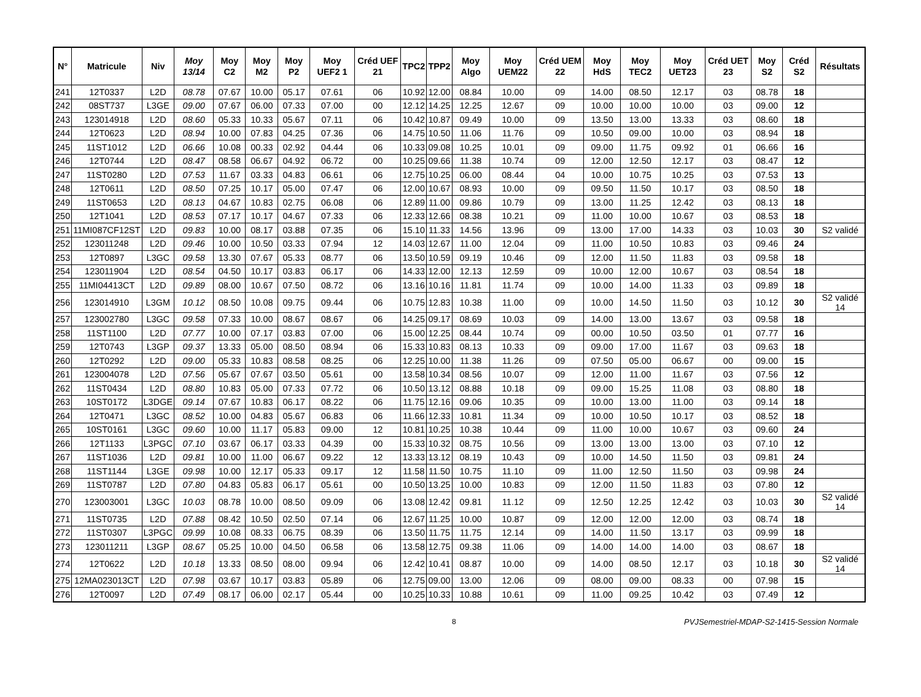| N° | Matricule | Niv | Moy 13/14 | Moy C2 | Moy M2 | Moy P2 | Moy UEF2 1 | Créd UEF 21 | TPC2 | TPP2 | Moy Algo | Moy UEM22 | Créd UEM 22 | Moy HdS | Moy TEC2 | Moy UET23 | Créd UET 23 | Moy S2 | Créd S2 | Résultats |
| --- | --- | --- | --- | --- | --- | --- | --- | --- | --- | --- | --- | --- | --- | --- | --- | --- | --- | --- | --- | --- |
| 241 | 12T0337 | L2D | 08.78 | 07.67 | 10.00 | 05.17 | 07.61 | 06 | 10.92 | 12.00 | 08.84 | 10.00 | 09 | 14.00 | 08.50 | 12.17 | 03 | 08.78 | 18 | |
| 242 | 08ST737 | L3GE | 09.00 | 07.67 | 06.00 | 07.33 | 07.00 | 00 | 12.12 | 14.25 | 12.25 | 12.67 | 09 | 10.00 | 10.00 | 10.00 | 03 | 09.00 | 12 | |
| 243 | 123014918 | L2D | 08.60 | 05.33 | 10.33 | 05.67 | 07.11 | 06 | 10.42 | 10.87 | 09.49 | 10.00 | 09 | 13.50 | 13.00 | 13.33 | 03 | 08.60 | 18 | |
| 244 | 12T0623 | L2D | 08.94 | 10.00 | 07.83 | 04.25 | 07.36 | 06 | 14.75 | 10.50 | 11.06 | 11.76 | 09 | 10.50 | 09.00 | 10.00 | 03 | 08.94 | 18 | |
| 245 | 11ST1012 | L2D | 06.66 | 10.08 | 00.33 | 02.92 | 04.44 | 06 | 10.33 | 09.08 | 10.25 | 10.01 | 09 | 09.00 | 11.75 | 09.92 | 01 | 06.66 | 16 | |
| 246 | 12T0744 | L2D | 08.47 | 08.58 | 06.67 | 04.92 | 06.72 | 00 | 10.25 | 09.66 | 11.38 | 10.74 | 09 | 12.00 | 12.50 | 12.17 | 03 | 08.47 | 12 | |
| 247 | 11ST0280 | L2D | 07.53 | 11.67 | 03.33 | 04.83 | 06.61 | 06 | 12.75 | 10.25 | 06.00 | 08.44 | 04 | 10.00 | 10.75 | 10.25 | 03 | 07.53 | 13 | |
| 248 | 12T0611 | L2D | 08.50 | 07.25 | 10.17 | 05.00 | 07.47 | 06 | 12.00 | 10.67 | 08.93 | 10.00 | 09 | 09.50 | 11.50 | 10.17 | 03 | 08.50 | 18 | |
| 249 | 11ST0653 | L2D | 08.13 | 04.67 | 10.83 | 02.75 | 06.08 | 06 | 12.89 | 11.00 | 09.86 | 10.79 | 09 | 13.00 | 11.25 | 12.42 | 03 | 08.13 | 18 | |
| 250 | 12T1041 | L2D | 08.53 | 07.17 | 10.17 | 04.67 | 07.33 | 06 | 12.33 | 12.66 | 08.38 | 10.21 | 09 | 11.00 | 10.00 | 10.67 | 03 | 08.53 | 18 | |
| 251 | 11MI087CF12ST | L2D | 09.83 | 10.00 | 08.17 | 03.88 | 07.35 | 06 | 15.10 | 11.33 | 14.56 | 13.96 | 09 | 13.00 | 17.00 | 14.33 | 03 | 10.03 | 30 | S2 validé |
| 252 | 123011248 | L2D | 09.46 | 10.00 | 10.50 | 03.33 | 07.94 | 12 | 14.03 | 12.67 | 11.00 | 12.04 | 09 | 11.00 | 10.50 | 10.83 | 03 | 09.46 | 24 | |
| 253 | 12T0897 | L3GC | 09.58 | 13.30 | 07.67 | 05.33 | 08.77 | 06 | 13.50 | 10.59 | 09.19 | 10.46 | 09 | 12.00 | 11.50 | 11.83 | 03 | 09.58 | 18 | |
| 254 | 123011904 | L2D | 08.54 | 04.50 | 10.17 | 03.83 | 06.17 | 06 | 14.33 | 12.00 | 12.13 | 12.59 | 09 | 10.00 | 12.00 | 10.67 | 03 | 08.54 | 18 | |
| 255 | 11MI04413CT | L2D | 09.89 | 08.00 | 10.67 | 07.50 | 08.72 | 06 | 13.16 | 10.16 | 11.81 | 11.74 | 09 | 10.00 | 14.00 | 11.33 | 03 | 09.89 | 18 | |
| 256 | 123014910 | L3GM | 10.12 | 08.50 | 10.08 | 09.75 | 09.44 | 06 | 10.75 | 12.83 | 10.38 | 11.00 | 09 | 10.00 | 14.50 | 11.50 | 03 | 10.12 | 30 | S2 validé 14 |
| 257 | 123002780 | L3GC | 09.58 | 07.33 | 10.00 | 08.67 | 08.67 | 06 | 14.25 | 09.17 | 08.69 | 10.03 | 09 | 14.00 | 13.00 | 13.67 | 03 | 09.58 | 18 | |
| 258 | 11ST1100 | L2D | 07.77 | 10.00 | 07.17 | 03.83 | 07.00 | 06 | 15.00 | 12.25 | 08.44 | 10.74 | 09 | 00.00 | 10.50 | 03.50 | 01 | 07.77 | 16 | |
| 259 | 12T0743 | L3GP | 09.37 | 13.33 | 05.00 | 08.50 | 08.94 | 06 | 15.33 | 10.83 | 08.13 | 10.33 | 09 | 09.00 | 17.00 | 11.67 | 03 | 09.63 | 18 | |
| 260 | 12T0292 | L2D | 09.00 | 05.33 | 10.83 | 08.58 | 08.25 | 06 | 12.25 | 10.00 | 11.38 | 11.26 | 09 | 07.50 | 05.00 | 06.67 | 00 | 09.00 | 15 | |
| 261 | 123004078 | L2D | 07.56 | 05.67 | 07.67 | 03.50 | 05.61 | 00 | 13.58 | 10.34 | 08.56 | 10.07 | 09 | 12.00 | 11.00 | 11.67 | 03 | 07.56 | 12 | |
| 262 | 11ST0434 | L2D | 08.80 | 10.83 | 05.00 | 07.33 | 07.72 | 06 | 10.50 | 13.12 | 08.88 | 10.18 | 09 | 09.00 | 15.25 | 11.08 | 03 | 08.80 | 18 | |
| 263 | 10ST0172 | L3DGE | 09.14 | 07.67 | 10.83 | 06.17 | 08.22 | 06 | 11.75 | 12.16 | 09.06 | 10.35 | 09 | 10.00 | 13.00 | 11.00 | 03 | 09.14 | 18 | |
| 264 | 12T0471 | L3GC | 08.52 | 10.00 | 04.83 | 05.67 | 06.83 | 06 | 11.66 | 12.33 | 10.81 | 11.34 | 09 | 10.00 | 10.50 | 10.17 | 03 | 08.52 | 18 | |
| 265 | 10ST0161 | L3GC | 09.60 | 10.00 | 11.17 | 05.83 | 09.00 | 12 | 10.81 | 10.25 | 10.38 | 10.44 | 09 | 11.00 | 10.00 | 10.67 | 03 | 09.60 | 24 | |
| 266 | 12T1133 | L3PGC | 07.10 | 03.67 | 06.17 | 03.33 | 04.39 | 00 | 15.33 | 10.32 | 08.75 | 10.56 | 09 | 13.00 | 13.00 | 13.00 | 03 | 07.10 | 12 | |
| 267 | 11ST1036 | L2D | 09.81 | 10.00 | 11.00 | 06.67 | 09.22 | 12 | 13.33 | 13.12 | 08.19 | 10.43 | 09 | 10.00 | 14.50 | 11.50 | 03 | 09.81 | 24 | |
| 268 | 11ST1144 | L3GE | 09.98 | 10.00 | 12.17 | 05.33 | 09.17 | 12 | 11.58 | 11.50 | 10.75 | 11.10 | 09 | 11.00 | 12.50 | 11.50 | 03 | 09.98 | 24 | |
| 269 | 11ST0787 | L2D | 07.80 | 04.83 | 05.83 | 06.17 | 05.61 | 00 | 10.50 | 13.25 | 10.00 | 10.83 | 09 | 12.00 | 11.50 | 11.83 | 03 | 07.80 | 12 | |
| 270 | 123003001 | L3GC | 10.03 | 08.78 | 10.00 | 08.50 | 09.09 | 06 | 13.08 | 12.42 | 09.81 | 11.12 | 09 | 12.50 | 12.25 | 12.42 | 03 | 10.03 | 30 | S2 validé 14 |
| 271 | 11ST0735 | L2D | 07.88 | 08.42 | 10.50 | 02.50 | 07.14 | 06 | 12.67 | 11.25 | 10.00 | 10.87 | 09 | 12.00 | 12.00 | 12.00 | 03 | 08.74 | 18 | |
| 272 | 11ST0307 | L3PGC | 09.99 | 10.08 | 08.33 | 06.75 | 08.39 | 06 | 13.50 | 11.75 | 11.75 | 12.14 | 09 | 14.00 | 11.50 | 13.17 | 03 | 09.99 | 18 | |
| 273 | 123011211 | L3GP | 08.67 | 05.25 | 10.00 | 04.50 | 06.58 | 06 | 13.58 | 12.75 | 09.38 | 11.06 | 09 | 14.00 | 14.00 | 14.00 | 03 | 08.67 | 18 | |
| 274 | 12T0622 | L2D | 10.18 | 13.33 | 08.50 | 08.00 | 09.94 | 06 | 12.42 | 10.41 | 08.87 | 10.00 | 09 | 14.00 | 08.50 | 12.17 | 03 | 10.18 | 30 | S2 validé 14 |
| 275 | 12MA023013CT | L2D | 07.98 | 03.67 | 10.17 | 03.83 | 05.89 | 06 | 12.75 | 09.00 | 13.00 | 12.06 | 09 | 08.00 | 09.00 | 08.33 | 00 | 07.98 | 15 | |
| 276 | 12T0097 | L2D | 07.49 | 08.17 | 06.00 | 02.17 | 05.44 | 00 | 10.25 | 10.33 | 10.88 | 10.61 | 09 | 11.00 | 09.25 | 10.42 | 03 | 07.49 | 12 | |
8 PVJSemestriel-MDAP-S2-1415-Session Normale